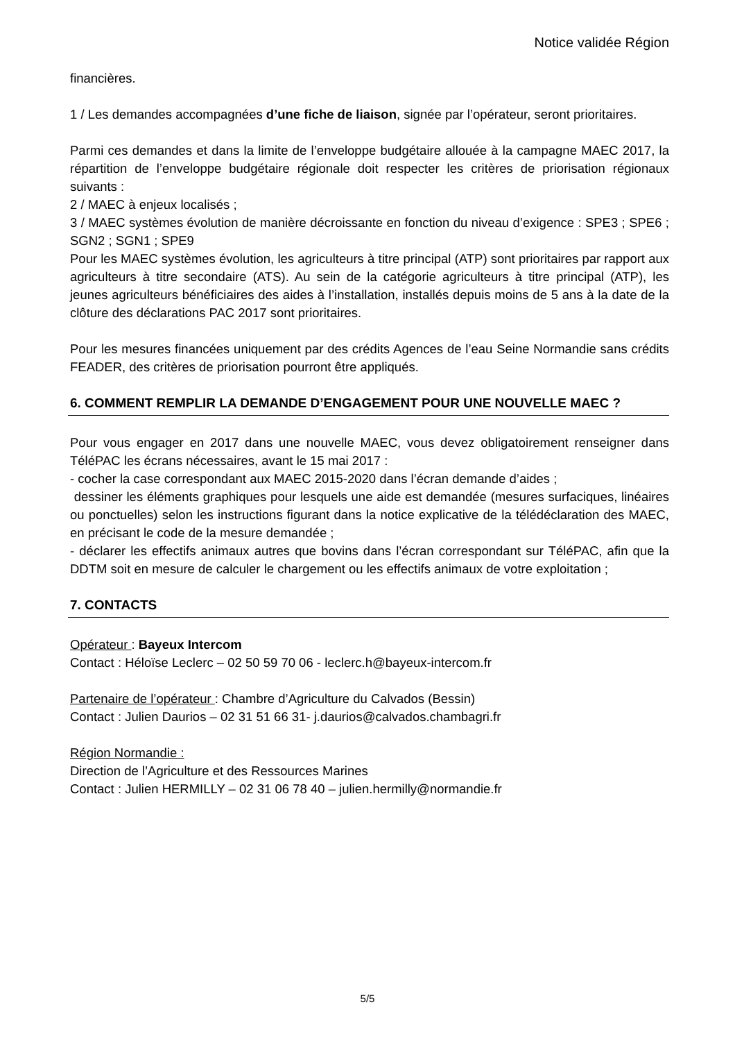Notice validée Région
financières.
1 / Les demandes accompagnées d’une fiche de liaison, signée par l’opérateur, seront prioritaires.
Parmi ces demandes et dans la limite de l’enveloppe budgétaire allouée à la campagne MAEC 2017, la répartition de l’enveloppe budgétaire régionale doit respecter les critères de priorisation régionaux suivants :
2 / MAEC à enjeux localisés ;
3 / MAEC systèmes évolution de manière décroissante en fonction du niveau d’exigence : SPE3 ; SPE6 ; SGN2 ; SGN1 ; SPE9
Pour les MAEC systèmes évolution, les agriculteurs à titre principal (ATP) sont prioritaires par rapport aux agriculteurs à titre secondaire (ATS). Au sein de la catégorie agriculteurs à titre principal (ATP), les jeunes agriculteurs bénéficiaires des aides à l’installation, installés depuis moins de 5 ans à la date de la clôture des déclarations PAC 2017 sont prioritaires.
Pour les mesures financées uniquement par des crédits Agences de l’eau Seine Normandie sans crédits FEADER, des critères de priorisation pourront être appliqués.
6. COMMENT REMPLIR LA DEMANDE D’ENGAGEMENT POUR UNE NOUVELLE MAEC ?
Pour vous engager en 2017 dans une nouvelle MAEC, vous devez obligatoirement renseigner dans TéléPAC les écrans nécessaires, avant le 15 mai 2017 :
- cocher la case correspondant aux MAEC 2015-2020 dans l’écran demande d’aides ;
dessiner les éléments graphiques pour lesquels une aide est demandée (mesures surfaciques, linéaires ou ponctuelles) selon les instructions figurant dans la notice explicative de la télédéclaration des MAEC, en précisant le code de la mesure demandée ;
- déclarer les effectifs animaux autres que bovins dans l’écran correspondant sur TéléPAC, afin que la DDTM soit en mesure de calculer le chargement ou les effectifs animaux de votre exploitation ;
7. CONTACTS
Opérateur : Bayeux Intercom
Contact : Héloïse Leclerc – 02 50 59 70 06 - leclerc.h@bayeux-intercom.fr
Partenaire de l’opérateur : Chambre d’Agriculture du Calvados (Bessin)
Contact : Julien Daurios – 02 31 51 66 31- j.daurios@calvados.chambagri.fr
Région Normandie :
Direction de l’Agriculture et des Ressources Marines
Contact : Julien HERMILLY – 02 31 06 78 40 – julien.hermilly@normandie.fr
5/5